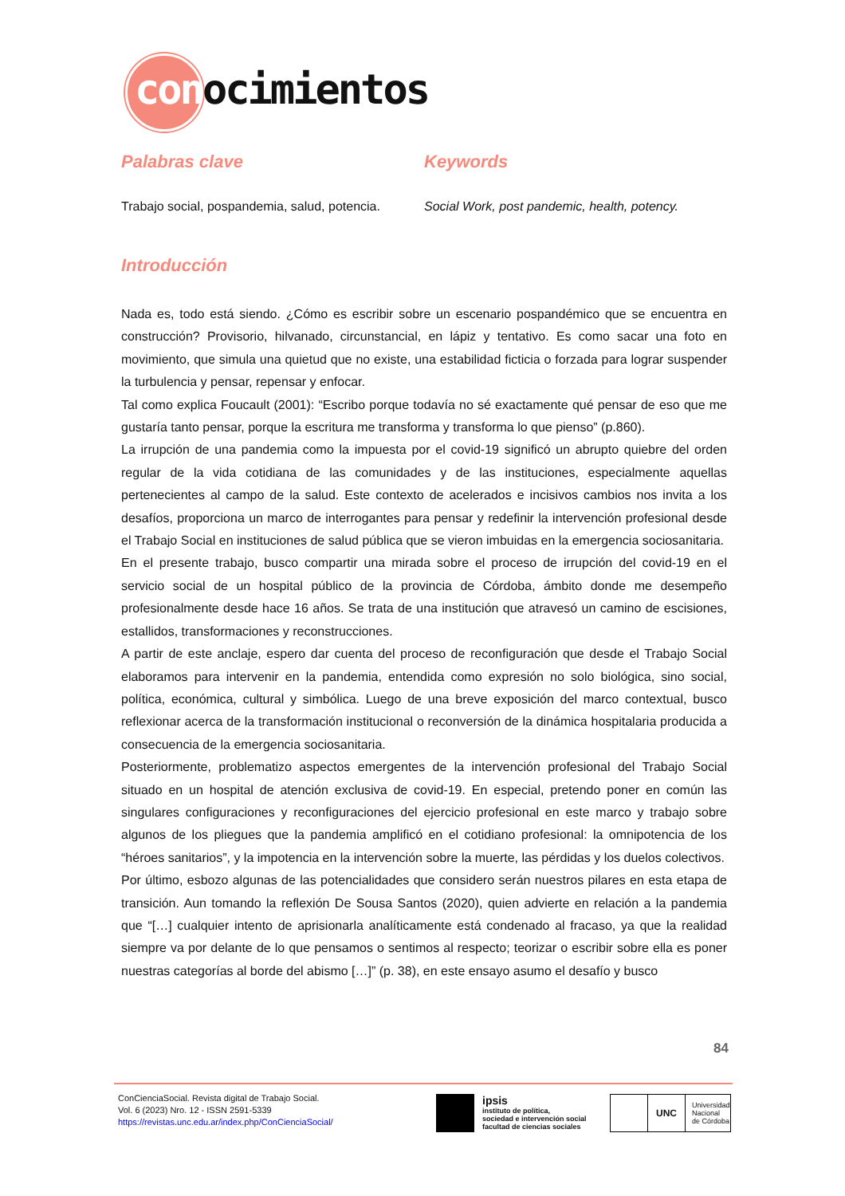conocimientos
Palabras clave
Trabajo social, pospandemia, salud, potencia.
Keywords
Social Work, post pandemic, health, potency.
Introducción
Nada es, todo está siendo. ¿Cómo es escribir sobre un escenario pospandémico que se encuentra en construcción? Provisorio, hilvanado, circunstancial, en lápiz y tentativo. Es como sacar una foto en movimiento, que simula una quietud que no existe, una estabilidad ficticia o forzada para lograr suspender la turbulencia y pensar, repensar y enfocar.
Tal como explica Foucault (2001): “Escribo porque todavía no sé exactamente qué pensar de eso que me gustaría tanto pensar, porque la escritura me transforma y transforma lo que pienso” (p.860).
La irrupción de una pandemia como la impuesta por el covid-19 significó un abrupto quiebre del orden regular de la vida cotidiana de las comunidades y de las instituciones, especialmente aquellas pertenecientes al campo de la salud. Este contexto de acelerados e incisivos cambios nos invita a los desafíos, proporciona un marco de interrogantes para pensar y redefinir la intervención profesional desde el Trabajo Social en instituciones de salud pública que se vieron imbuidas en la emergencia sociosanitaria.
En el presente trabajo, busco compartir una mirada sobre el proceso de irrupción del covid-19 en el servicio social de un hospital público de la provincia de Córdoba, ámbito donde me desempeño profesionalmente desde hace 16 años. Se trata de una institución que atravesó un camino de escisiones, estallidos, transformaciones y reconstrucciones.
A partir de este anclaje, espero dar cuenta del proceso de reconfiguración que desde el Trabajo Social elaboramos para intervenir en la pandemia, entendida como expresión no solo biológica, sino social, política, económica, cultural y simbólica. Luego de una breve exposición del marco contextual, busco reflexionar acerca de la transformación institucional o reconversión de la dinámica hospitalaria producida a consecuencia de la emergencia sociosanitaria.
Posteriormente, problematizo aspectos emergentes de la intervención profesional del Trabajo Social situado en un hospital de atención exclusiva de covid-19. En especial, pretendo poner en común las singulares configuraciones y reconfiguraciones del ejercicio profesional en este marco y trabajo sobre algunos de los pliegues que la pandemia amplificó en el cotidiano profesional: la omnipotencia de los “héroes sanitarios”, y la impotencia en la intervención sobre la muerte, las pérdidas y los duelos colectivos.
Por último, esbozo algunas de las potencialidades que considero serán nuestros pilares en esta etapa de transición. Aun tomando la reflexión De Sousa Santos (2020), quien advierte en relación a la pandemia que “[…] cualquier intento de aprisionarla analíticamente está condenado al fracaso, ya que la realidad siempre va por delante de lo que pensamos o sentimos al respecto; teorizar o escribir sobre ella es poner nuestras categorías al borde del abismo […]” (p. 38), en este ensayo asumo el desafío y busco
84
ConCienciaSocial. Revista digital de Trabajo Social.
Vol. 6 (2023) Nro. 12 - ISSN 2591-5339
https://revistas.unc.edu.ar/index.php/ConCienciaSocial/
ipsis
instituto de política,
sociedad e intervención social
facultad de ciencias sociales
UNC
Universidad
Nacional
de Córdoba